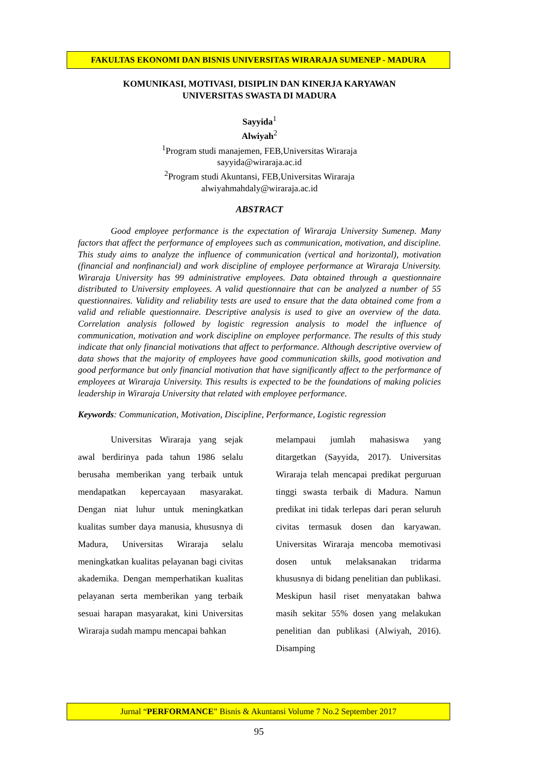FAKULTAS EKONOMI DAN BISNIS UNIVERSITAS WIRARAJA SUMENEP - MADURA
KOMUNIKASI, MOTIVASI, DISIPLIN DAN KINERJA KARYAWAN
UNIVERSITAS SWASTA DI MADURA
Sayyida<sup>1</sup>
Alwiyah<sup>2</sup>
<sup>1</sup> Program studi manajemen, FEB,Universitas Wiraraja
sayyida@wiraraja.ac.id
<sup>2</sup> Program studi Akuntansi, FEB,Universitas Wiraraja
alwiyahmahdaly@wiraraja.ac.id
ABSTRACT
Good employee performance is the expectation of Wiraraja University Sumenep. Many factors that affect the performance of employees such as communication, motivation, and discipline. This study aims to analyze the influence of communication (vertical and horizontal), motivation (financial and nonfinancial) and work discipline of employee performance at Wiraraja University. Wiraraja University has 99 administrative employees. Data obtained through a questionnaire distributed to University employees. A valid questionnaire that can be analyzed a number of 55 questionnaires. Validity and reliability tests are used to ensure that the data obtained come from a valid and reliable questionnaire. Descriptive analysis is used to give an overview of the data. Correlation analysis followed by logistic regression analysis to model the influence of communication, motivation and work discipline on employee performance. The results of this study indicate that only financial motivations that affect to performance. Although descriptive overview of data shows that the majority of employees have good communication skills, good motivation and good performance but only financial motivation that have significantly affect to the performance of employees at Wiraraja University. This results is expected to be the foundations of making policies leadership in Wiraraja University that related with employee performance.
Keywords: Communication, Motivation, Discipline, Performance, Logistic regression
Universitas Wiraraja yang sejak awal berdirinya pada tahun 1986 selalu berusaha memberikan yang terbaik untuk mendapatkan kepercayaan masyarakat. Dengan niat luhur untuk meningkatkan kualitas sumber daya manusia, khususnya di Madura, Universitas Wiraraja selalu meningkatkan kualitas pelayanan bagi civitas akademika. Dengan memperhatikan kualitas pelayanan serta memberikan yang terbaik sesuai harapan masyarakat, kini Universitas Wiraraja sudah mampu mencapai bahkan
melampaui jumlah mahasiswa yang ditargetkan (Sayyida, 2017). Universitas Wiraraja telah mencapai predikat perguruan tinggi swasta terbaik di Madura. Namun predikat ini tidak terlepas dari peran seluruh civitas termasuk dosen dan karyawan. Universitas Wiraraja mencoba memotivasi dosen untuk melaksanakan tridarma khususnya di bidang penelitian dan publikasi. Meskipun hasil riset menyatakan bahwa masih sekitar 55% dosen yang melakukan penelitian dan publikasi (Alwiyah, 2016). Disamping
Jurnal “PERFORMANCE” Bisnis & Akuntansi Volume 7 No.2 September 2017
95